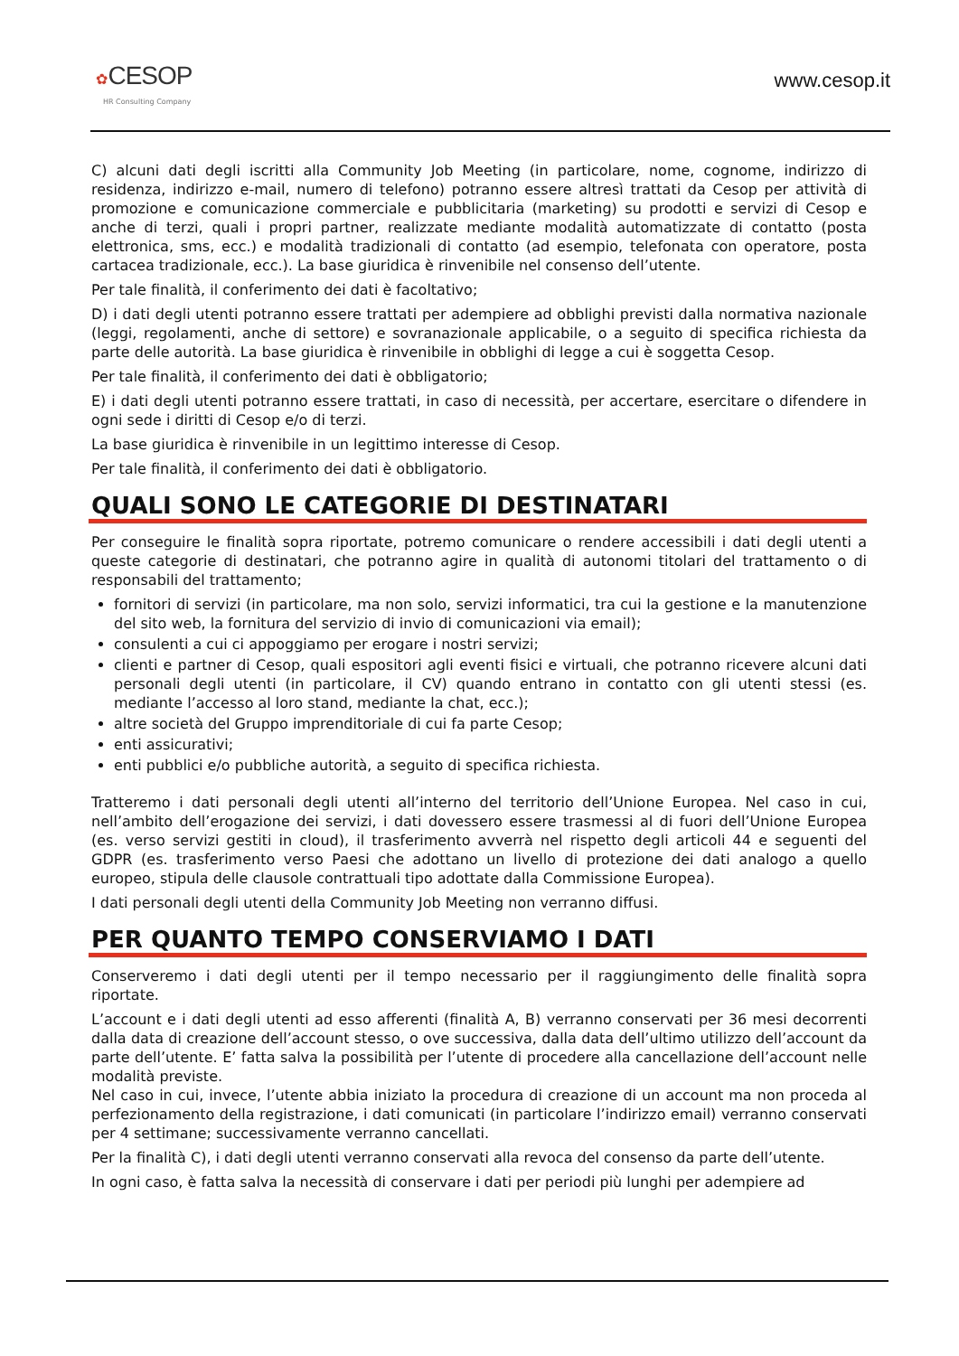✿CESOP
HR Consulting Company
www.cesop.it
C) alcuni dati degli iscritti alla Community Job Meeting (in particolare, nome, cognome, indirizzo di residenza, indirizzo e-mail, numero di telefono) potranno essere altresì trattati da Cesop per attività di promozione e comunicazione commerciale e pubblicitaria (marketing) su prodotti e servizi di Cesop e anche di terzi, quali i propri partner, realizzate mediante modalità automatizzate di contatto (posta elettronica, sms, ecc.) e modalità tradizionali di contatto (ad esempio, telefonata con operatore, posta cartacea tradizionale, ecc.). La base giuridica è rinvenibile nel consenso dell’utente.
Per tale finalità, il conferimento dei dati è facoltativo;
D) i dati degli utenti potranno essere trattati per adempiere ad obblighi previsti dalla normativa nazionale (leggi, regolamenti, anche di settore) e sovranazionale applicabile, o a seguito di specifica richiesta da parte delle autorità. La base giuridica è rinvenibile in obblighi di legge a cui è soggetta Cesop.
Per tale finalità, il conferimento dei dati è obbligatorio;
E) i dati degli utenti potranno essere trattati, in caso di necessità, per accertare, esercitare o difendere in ogni sede i diritti di Cesop e/o di terzi.
La base giuridica è rinvenibile in un legittimo interesse di Cesop.
Per tale finalità, il conferimento dei dati è obbligatorio.
QUALI SONO LE CATEGORIE DI DESTINATARI
Per conseguire le finalità sopra riportate, potremo comunicare o rendere accessibili i dati degli utenti a queste categorie di destinatari, che potranno agire in qualità di autonomi titolari del trattamento o di responsabili del trattamento;
fornitori di servizi (in particolare, ma non solo, servizi informatici, tra cui la gestione e la manutenzione del sito web, la fornitura del servizio di invio di comunicazioni via email);
consulenti a cui ci appoggiamo per erogare i nostri servizi;
clienti e partner di Cesop, quali espositori agli eventi fisici e virtuali, che potranno ricevere alcuni dati personali degli utenti (in particolare, il CV) quando entrano in contatto con gli utenti stessi (es. mediante l’accesso al loro stand, mediante la chat, ecc.);
altre società del Gruppo imprenditoriale di cui fa parte Cesop;
enti assicurativi;
enti pubblici e/o pubbliche autorità, a seguito di specifica richiesta.
Tratteremo i dati personali degli utenti all’interno del territorio dell’Unione Europea. Nel caso in cui, nell’ambito dell’erogazione dei servizi, i dati dovessero essere trasmessi al di fuori dell’Unione Europea (es. verso servizi gestiti in cloud), il trasferimento avverrà nel rispetto degli articoli 44 e seguenti del GDPR (es. trasferimento verso Paesi che adottano un livello di protezione dei dati analogo a quello europeo, stipula delle clausole contrattuali tipo adottate dalla Commissione Europea).
I dati personali degli utenti della Community Job Meeting non verranno diffusi.
PER QUANTO TEMPO CONSERVIAMO I DATI
Conserveremo i dati degli utenti per il tempo necessario per il raggiungimento delle finalità sopra riportate.
L’account e i dati degli utenti ad esso afferenti (finalità A, B) verranno conservati per 36 mesi decorrenti dalla data di creazione dell’account stesso, o ove successiva, dalla data dell’ultimo utilizzo dell’account da parte dell’utente. E’ fatta salva la possibilità per l’utente di procedere alla cancellazione dell’account nelle modalità previste.
Nel caso in cui, invece, l’utente abbia iniziato la procedura di creazione di un account ma non proceda al perfezionamento della registrazione, i dati comunicati (in particolare l’indirizzo email) verranno conservati per 4 settimane; successivamente verranno cancellati.
Per la finalità C), i dati degli utenti verranno conservati alla revoca del consenso da parte dell’utente.
In ogni caso, è fatta salva la necessità di conservare i dati per periodi più lunghi per adempiere ad